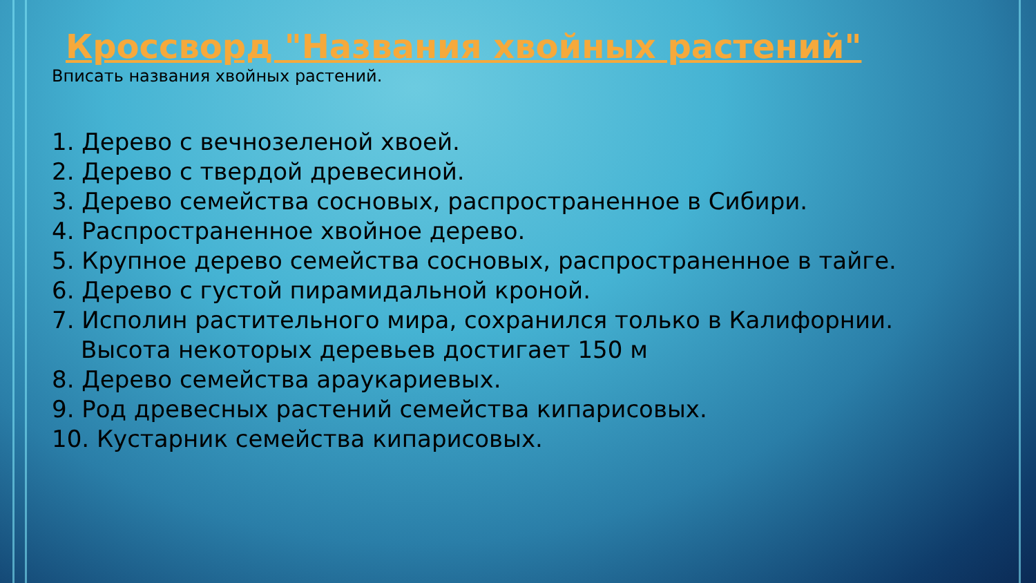Кроссворд "Названия хвойных растений"
Вписать названия хвойных растений.
1. Дерево с вечнозеленой хвоей.
2. Дерево с твердой древесиной.
3. Дерево семейства сосновых, распространенное в Сибири.
4. Распространенное хвойное дерево.
5. Крупное дерево семейства сосновых, распространенное в тайге.
6. Дерево с густой пирамидальной кроной.
7. Исполин растительного мира, сохранился только в Калифорнии. Высота некоторых деревьев достигает 150 м
8. Дерево семейства араукариевых.
9. Род древесных растений семейства кипарисовых.
10. Кустарник семейства кипарисовых.